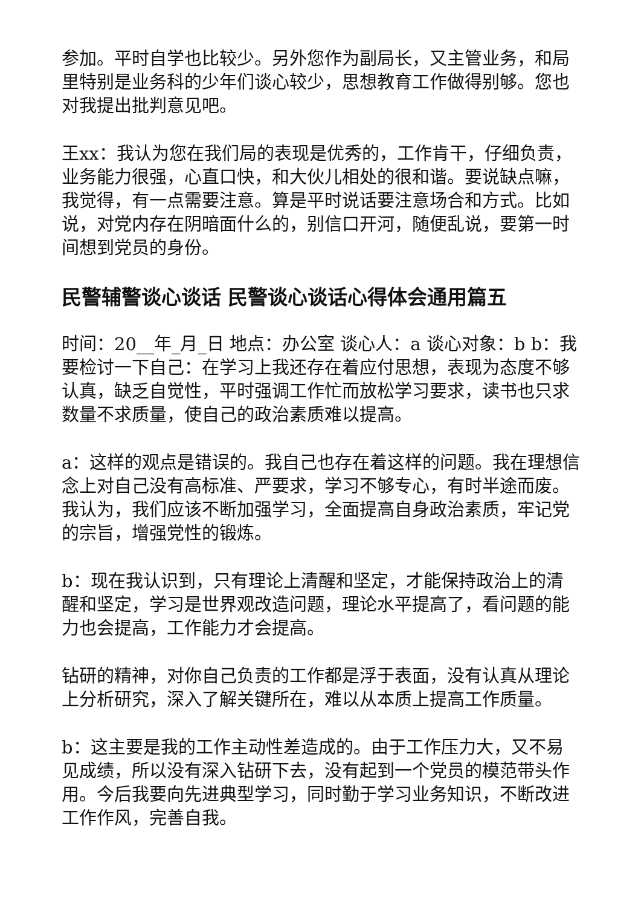参加。平时自学也比较少。另外您作为副局长，又主管业务，和局里特别是业务科的少年们谈心较少，思想教育工作做得别够。您也对我提出批判意见吧。
王xx：我认为您在我们局的表现是优秀的，工作肯干，仔细负责，业务能力很强，心直口快，和大伙儿相处的很和谐。要说缺点嘛，我觉得，有一点需要注意。算是平时说话要注意场合和方式。比如说，对党内存在阴暗面什么的，别信口开河，随便乱说，要第一时间想到党员的身份。
民警辅警谈心谈话 民警谈心谈话心得体会通用篇五
时间：20__年_月_日 地点：办公室 谈心人：a 谈心对象：b b：我要检讨一下自己：在学习上我还存在着应付思想，表现为态度不够认真，缺乏自觉性，平时强调工作忙而放松学习要求，读书也只求数量不求质量，使自己的政治素质难以提高。
a：这样的观点是错误的。我自己也存在着这样的问题。我在理想信念上对自己没有高标准、严要求，学习不够专心，有时半途而废。我认为，我们应该不断加强学习，全面提高自身政治素质，牢记党的宗旨，增强党性的锻炼。
b：现在我认识到，只有理论上清醒和坚定，才能保持政治上的清醒和坚定，学习是世界观改造问题，理论水平提高了，看问题的能力也会提高，工作能力才会提高。
钻研的精神，对你自己负责的工作都是浮于表面，没有认真从理论上分析研究，深入了解关键所在，难以从本质上提高工作质量。
b：这主要是我的工作主动性差造成的。由于工作压力大，又不易见成绩，所以没有深入钻研下去，没有起到一个党员的模范带头作用。今后我要向先进典型学习，同时勤于学习业务知识，不断改进工作作风，完善自我。